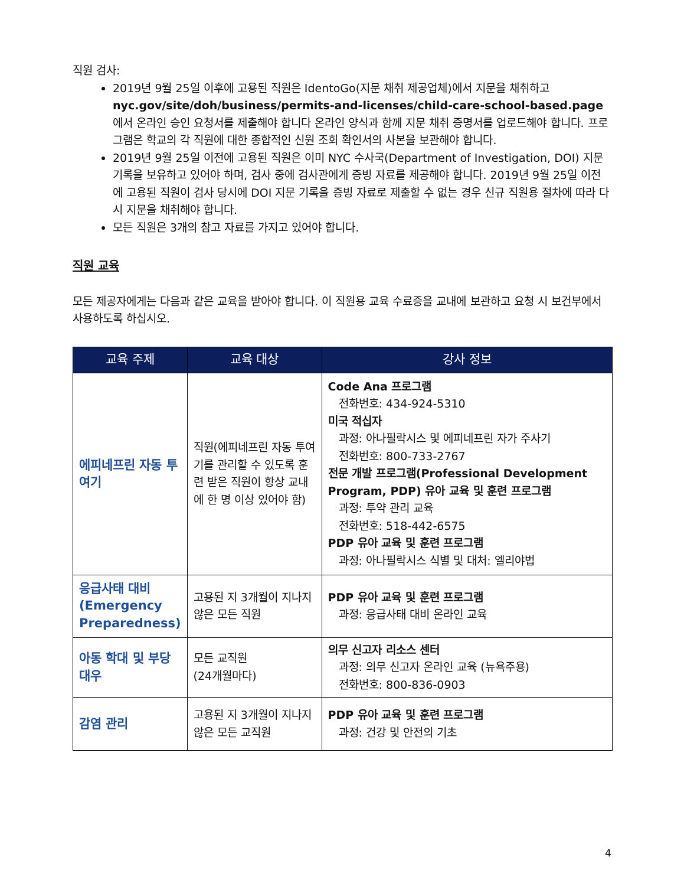직원 검사:
2019년 9월 25일 이후에 고용된 직원은 IdentoGo(지문 채취 제공업체)에서 지문을 채취하고 nyc.gov/site/doh/business/permits-and-licenses/child-care-school-based.page에서 온라인 승인 요청서를 제출해야 합니다 온라인 양식과 함께 지문 채취 증명서를 업로드해야 합니다. 프로그램은 학교의 각 직원에 대한 종합적인 신원 조회 확인서의 사본을 보관해야 합니다.
2019년 9월 25일 이전에 고용된 직원은 이미 NYC 수사국(Department of Investigation, DOI) 지문 기록을 보유하고 있어야 하며, 검사 중에 검사관에게 증빙 자료를 제공해야 합니다. 2019년 9월 25일 이전에 고용된 직원이 검사 당시에 DOI 지문 기록을 증빙 자료로 제출할 수 없는 경우 신규 직원용 절차에 따라 다시 지문을 채취해야 합니다.
모든 직원은 3개의 참고 자료를 가지고 있어야 합니다.
직원 교육
모든 제공자에게는 다음과 같은 교육을 받아야 합니다. 이 직원용 교육 수료증을 교내에 보관하고 요청 시 보건부에서 사용하도록 하십시오.
| 교육 주제 | 교육 대상 | 강사 정보 |
| --- | --- | --- |
| 에피네프린 자동 투여기 | 직원(에피네프린 자동 투여기를 관리할 수 있도록 훈련 받은 직원이 항상 교내에 한 명 이상 있어야 함) | Code Ana 프로그램 전화번호: 434-924-5310 미국 적십자 과정: 아나필락시스 및 에피네프린 자가 주사기 전화번호: 800-733-2767 전문 개발 프로그램(Professional Development Program, PDP) 유아 교육 및 훈련 프로그램 과정: 투약 관리 교육 전화번호: 518-442-6575 PDP 유아 교육 및 훈련 프로그램 과정: 아나필락시스 식별 및 대처: 엘리야법 |
| 응급사태 대비 (Emergency Preparedness) | 고용된 지 3개월이 지나지 않은 모든 직원 | PDP 유아 교육 및 훈련 프로그램 과정: 응급사태 대비 온라인 교육 |
| 아동 학대 및 부당대우 | 모든 교직원 (24개월마다) | 의무 신고자 리소스 센터 과정: 의무 신고자 온라인 교육 (뉴욕주용) 전화번호: 800-836-0903 |
| 감염 관리 | 고용된 지 3개월이 지나지 않은 모든 교직원 | PDP 유아 교육 및 훈련 프로그램 과정: 건강 및 안전의 기초 |
4